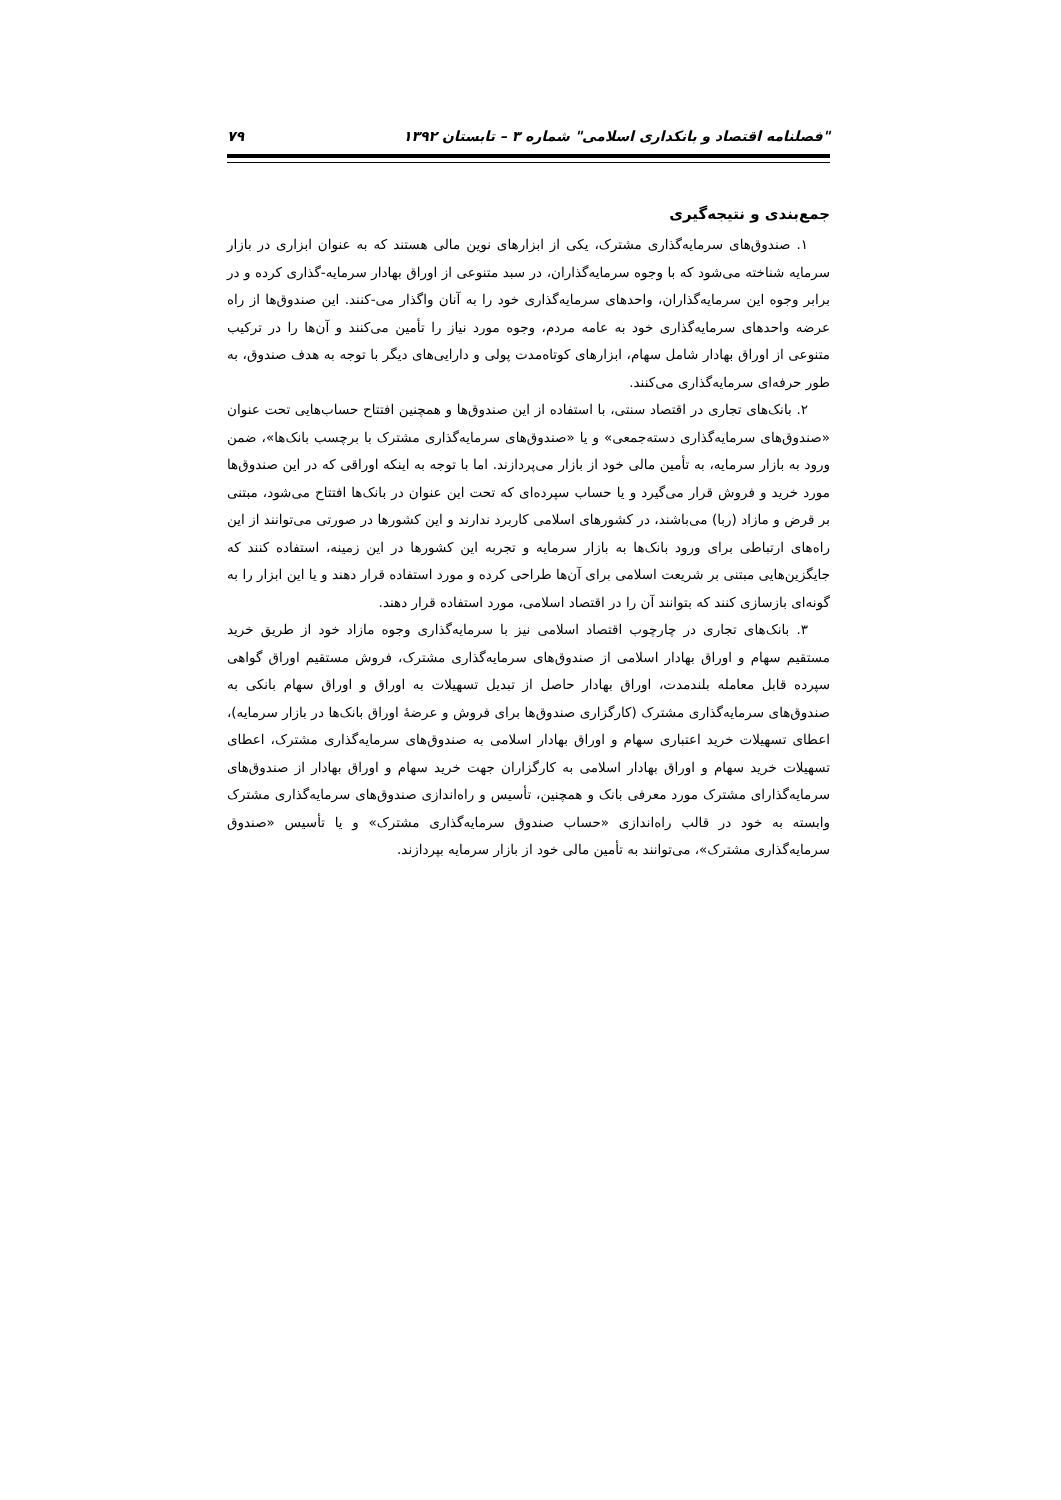"فصلنامه اقتصاد و بانکداری اسلامی" شماره ۳ – تابستان ۱۳۹۲ ۷۹
جمع‌بندی و نتیجه‌گیری
۱. صندوق‌های سرمایه‌گذاری مشترک، یکی از ابزارهای نوین مالی هستند که به عنوان ابزاری در بازار سرمایه شناخته می‌شود که با وجوه سرمایه‌گذاران، در سبد متنوعی از اوراق بهادار سرمایه-گذاری کرده و در برابر وجوه این سرمایه‌گذاران، واحدهای سرمایه‌گذاری خود را به آنان واگذار می-کنند. این صندوق‌ها از راه عرضه واحدهای سرمایه‌گذاری خود به عامه مردم، وجوه مورد نیاز را تأمین می‌کنند و آن‌ها را در ترکیب متنوعی از اوراق بهادار شامل سهام، ابزارهای کوتاه‌مدت پولی و دارایی‌های دیگر با توجه به هدف صندوق، به طور حرفه‌ای سرمایه‌گذاری می‌کنند.
۲. بانک‌های تجاری در اقتصاد سنتی، با استفاده از این صندوق‌ها و همچنین افتتاح حساب‌هایی تحت عنوان «صندوق‌های سرمایه‌گذاری دسته‌جمعی» و یا «صندوق‌های سرمایه‌گذاری مشترک با برچسب بانک‌ها»، ضمن ورود به بازار سرمایه، به تأمین مالی خود از بازار می‌پردازند. اما با توجه به اینکه اوراقی که در این صندوق‌ها مورد خرید و فروش قرار می‌گیرد و یا حساب سپرده‌ای که تحت این عنوان در بانک‌ها افتتاح می‌شود، مبتنی بر قرض و مازاد (ربا) می‌باشند، در کشورهای اسلامی کاربرد ندارند و این کشورها در صورتی می‌توانند از این راه‌های ارتباطی برای ورود بانک‌ها به بازار سرمایه و تجربه این کشورها در این زمینه، استفاده کنند که جایگزین‌هایی مبتنی بر شریعت اسلامی برای آن‌ها طراحی کرده و مورد استفاده قرار دهند و یا این ابزار را به گونه‌ای بازسازی کنند که بتوانند آن را در اقتصاد اسلامی، مورد استفاده قرار دهند.
۳. بانک‌های تجاری در چارچوب اقتصاد اسلامی نیز با سرمایه‌گذاری وجوه مازاد خود از طریق خرید مستقیم سهام و اوراق بهادار اسلامی از صندوق‌های سرمایه‌گذاری مشترک، فروش مستقیم اوراق گواهی سپرده قابل معامله بلندمدت، اوراق بهادار حاصل از تبدیل تسهیلات به اوراق و اوراق سهام بانکی به صندوق‌های سرمایه‌گذاری مشترک (کارگزاری صندوق‌ها برای فروش و عرضهٔ اوراق بانک‌ها در بازار سرمایه)، اعطای تسهیلات خرید اعتباری سهام و اوراق بهادار اسلامی به صندوق‌های سرمایه‌گذاری مشترک، اعطای تسهیلات خرید سهام و اوراق بهادار اسلامی به کارگزاران جهت خرید سهام و اوراق بهادار از صندوق‌های سرمایه‌گذارای مشترک مورد معرفی بانک و همچنین، تأسیس و راه‌اندازی صندوق‌های سرمایه‌گذاری مشترک وابسته به خود در قالب راه‌اندازی «حساب صندوق سرمایه‌گذاری مشترک» و یا تأسیس «صندوق سرمایه‌گذاری مشترک»، می‌توانند به تأمین مالی خود از بازار سرمایه بپردازند.